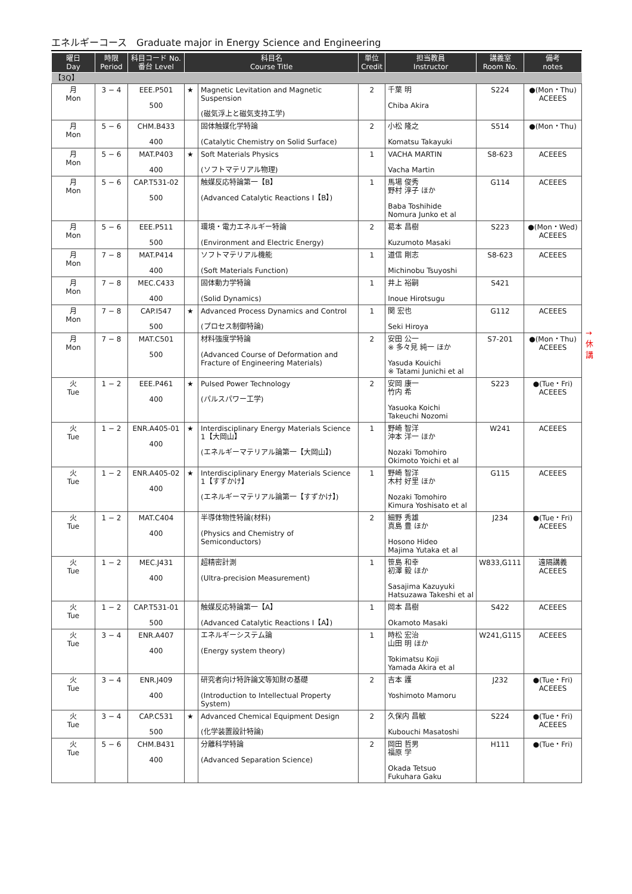エネルギーコース　Graduate major in Energy Science and Engineering
| 曜日 Day | 時限 Period | 科目コード No. 番台 Level | 科目名 Course Title | | 単位 Credit | 担当教員 Instructor | 講義室 Room No. | 備考 notes |
| --- | --- | --- | --- | --- | --- | --- | --- | --- |
| 【3Q】 | | | | | | | | |
| 月 Mon | 3 − 4 | EEE.P501 500 | ★ | Magnetic Levitation and Magnetic Suspension (磁気浮上と磁気支持工学) | 2 | 千葉 明 Chiba Akira | S224 | ●(Mon・Thu) ACEEES |
| 月 Mon | 5 − 6 | CHM.B433 400 | | 固体触媒化学特論 (Catalytic Chemistry on Solid Surface) | 2 | 小松 隆之 Komatsu Takayuki | S514 | ●(Mon・Thu) |
| 月 Mon | 5 − 6 | MAT.P403 400 | ★ | Soft Materials Physics (ソフトマテリアル物理) | 1 | VACHA MARTIN Vacha Martin | S8-623 | ACEEES |
| 月 Mon | 5 − 6 | CAP.T531-02 500 | | 触媒反応特論第一【B】 (Advanced Catalytic Reactions I【B】) | 1 | 馬場 俊秀 野村 淳子 ほか Baba Toshihide Nomura Junko et al | G114 | ACEEES |
| 月 Mon | 5 − 6 | EEE.P511 500 | | 環境・電力エネルギー特論 (Environment and Electric Energy) | 2 | 葛本 昌樹 Kuzumoto Masaki | S223 | ●(Mon・Wed) ACEEES |
| 月 Mon | 7 − 8 | MAT.P414 400 | | ソフトマテリアル機能 (Soft Materials Function) | 1 | 道信 剛志 Michinobu Tsuyoshi | S8-623 | ACEEES |
| 月 Mon | 7 − 8 | MEC.C433 400 | | 固体動力学特論 (Solid Dynamics) | 1 | 井上 裕嗣 Inoue Hirotsugu | S421 | |
| 月 Mon | 7 − 8 | CAP.I547 500 | ★ | Advanced Process Dynamics and Control (プロセス制御特論) | 1 | 関 宏也 Seki Hiroya | G112 | ACEEES |
| 月 Mon | 7 − 8 | MAT.C501 500 | | 材料強度学特論 (Advanced Course of Deformation and Fracture of Engineering Materials) | 2 | 安田 公一 ※ 多々見 純一 ほか Yasuda Kouichi ※ Tatami Junichi et al | S7-201 | ●(Mon・Thu) ACEEES |
| 火 Tue | 1 − 2 | EEE.P461 400 | ★ | Pulsed Power Technology (パルスパワー工学) | 2 | 安岡 康一 竹内 希 Yasuoka Koichi Takeuchi Nozomi | S223 | ●(Tue・Fri) ACEEES |
| 火 Tue | 1 − 2 | ENR.A405-01 400 | ★ | Interdisciplinary Energy Materials Science 1【大岡山】 (エネルギーマテリアル論第一【大岡山】) | 1 | 野崎 智洋 沖本 洋一 ほか Nozaki Tomohiro Okimoto Yoichi et al | W241 | ACEEES |
| 火 Tue | 1 − 2 | ENR.A405-02 400 | ★ | Interdisciplinary Energy Materials Science 1【すずかけ】 (エネルギーマテリアル論第一【すずかけ】) | 1 | 野崎 智洋 木村 好里 ほか Nozaki Tomohiro Kimura Yoshisato et al | G115 | ACEEES |
| 火 Tue | 1 − 2 | MAT.C404 400 | | 半導体物性特論(材料) (Physics and Chemistry of Semiconductors) | 2 | 細野 秀雄 真島 豊 ほか Hosono Hideo Majima Yutaka et al | J234 | ●(Tue・Fri) ACEEES |
| 火 Tue | 1 − 2 | MEC.J431 400 | | 超精密計測 (Ultra-precision Measurement) | 1 | 笹島 和幸 初澤 毅 ほか Sasajima Kazuyuki Hatsuzawa Takeshi et al | W833,G111 | 遠隔講義 ACEEES |
| 火 Tue | 1 − 2 | CAP.T531-01 500 | | 触媒反応特論第一【A】 (Advanced Catalytic Reactions I【A】) | 1 | 岡本 昌樹 Okamoto Masaki | S422 | ACEEES |
| 火 Tue | 3 − 4 | ENR.A407 400 | | エネルギーシステム論 (Energy system theory) | 1 | 時松 宏治 山田 明 ほか Tokimatsu Koji Yamada Akira et al | W241,G115 | ACEEES |
| 火 Tue | 3 − 4 | ENR.J409 400 | | 研究者向け特許論文等知財の基礎 (Introduction to Intellectual Property System) | 2 | 吉本 護 Yoshimoto Mamoru | J232 | ●(Tue・Fri) ACEEES |
| 火 Tue | 3 − 4 | CAP.C531 500 | ★ | Advanced Chemical Equipment Design (化学装置設計特論) | 2 | 久保内 昌敏 Kubouchi Masatoshi | S224 | ●(Tue・Fri) ACEEES |
| 火 Tue | 5 − 6 | CHM.B431 400 | | 分離科学特論 (Advanced Separation Science) | 2 | 岡田 哲男 福原 学 Okada Tetsuo Fukuhara Gaku | H111 | ●(Tue・Fri) |
→休講